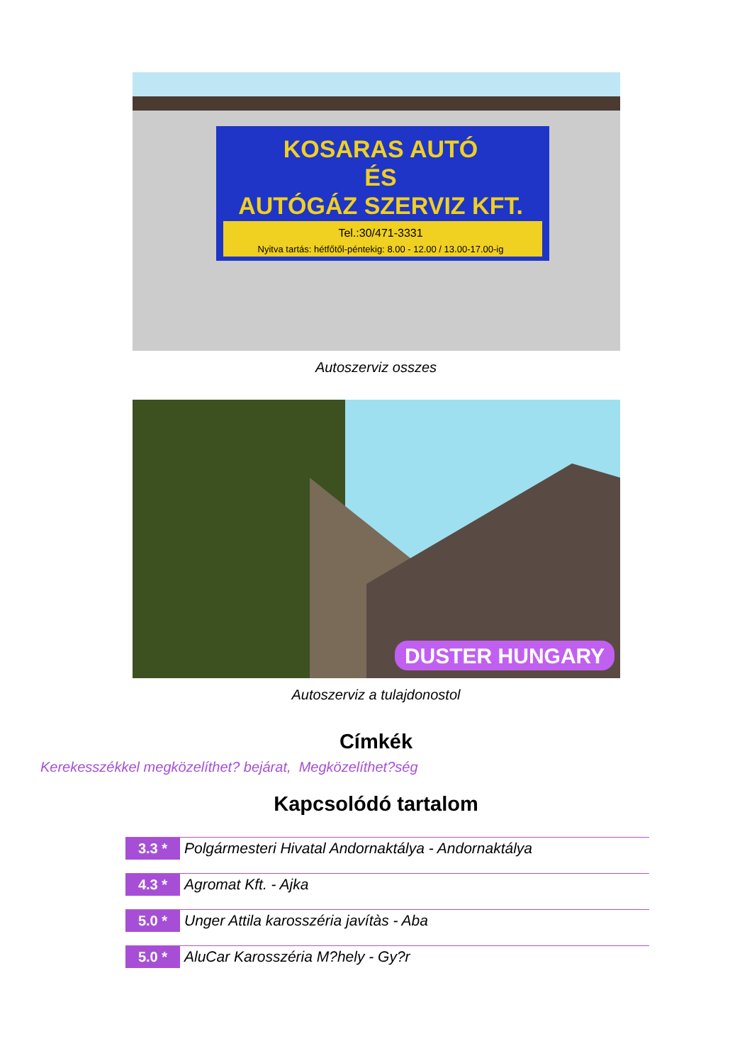KOSARAS AUTÓ
ÉS
AUTÓGÁZ SZERVIZ KFT.
Tel.:30/471-3331
Nyitva tartás: hétfőtől-péntekig: 8.00 - 12.00 / 13.00-17.00-ig
Autoszerviz osszes
DUSTER HUNGARY
Autoszerviz a tulajdonostol
Címkék
Kerekesszékkel megközelíthet? bejárat, Megközelíthet?ség
Kapcsolódó tartalom
3.3 *
Polgármesteri Hivatal Andornaktálya - Andornaktálya
4.3 *
Agromat Kft. - Ajka
5.0 *
Unger Attila karosszéria javítàs - Aba
5.0 *
AluCar Karosszéria M?hely - Gy?r